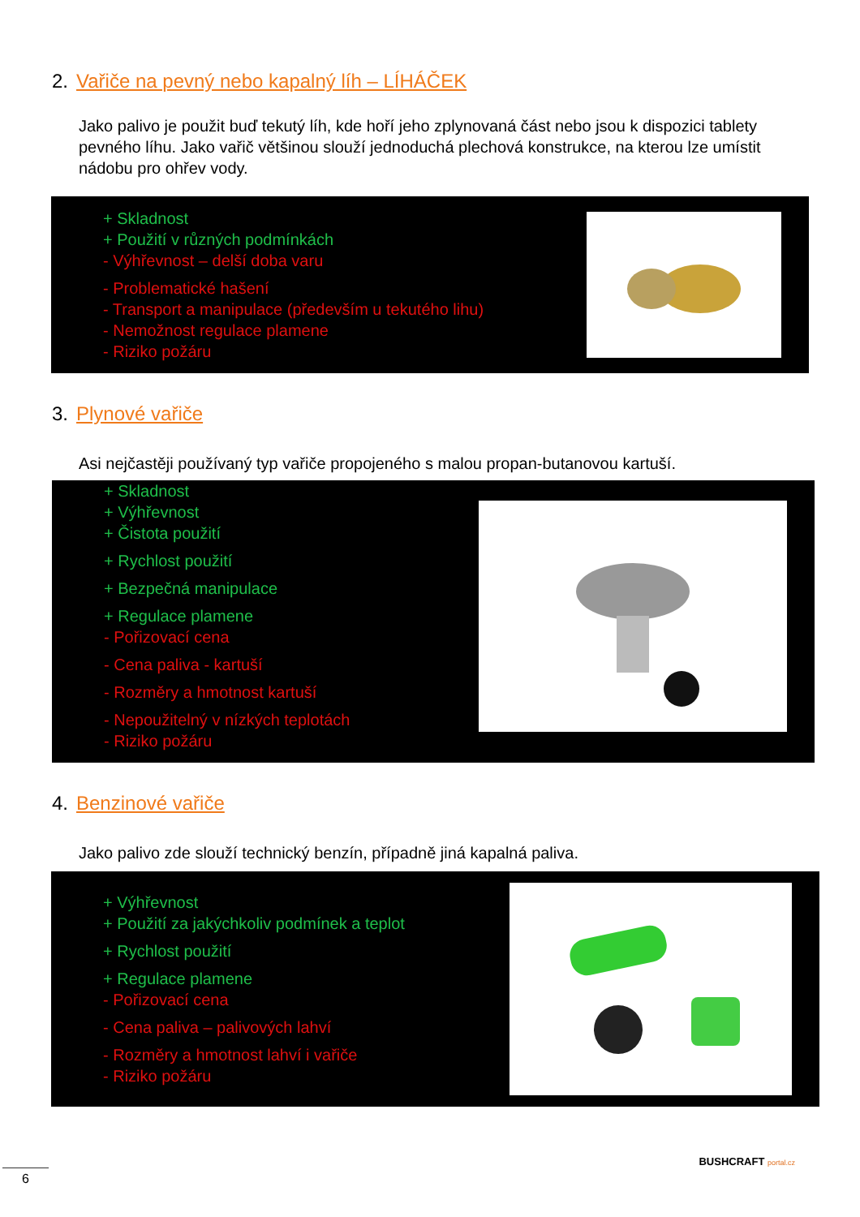2. Vařiče na pevný nebo kapalný líh – LÍHÁČEK
Jako palivo je použit buď tekutý líh, kde hoří jeho zplynovaná část nebo jsou k dispozici tablety pevného líhu. Jako vařič většinou slouží jednoduchá plechová konstrukce, na kterou lze umístit nádobu pro ohřev vody.
+ Skladnost
+ Použití v různých podmínkách
- Výhřevnost – delší doba varu
- Problematické hašení
- Transport a manipulace (především u tekutého lihu)
- Nemožnost regulace plamene
- Riziko požáru
3. Plynové vařiče
Asi nejčastěji používaný typ vařiče propojeného s malou propan-butanovou kartuší.
+ Skladnost
+ Výhřevnost
+ Čistota použití
+ Rychlost použití
+ Bezpečná manipulace
+ Regulace plamene
- Pořizovací cena
- Cena paliva - kartuší
- Rozměry a hmotnost kartuší
- Nepoužitelný v nízkých teplotách
- Riziko požáru
4. Benzinové vařiče
Jako palivo zde slouží technický benzín, případně jiná kapalná paliva.
+ Výhřevnost
+ Použití za jakýchkoliv podmínek a teplot
+ Rychlost použití
+ Regulace plamene
- Pořizovací cena
- Cena paliva – palivových lahví
- Rozměry a hmotnost lahví i vařiče
- Riziko požáru
BUSHCRAFT portal.cz
6